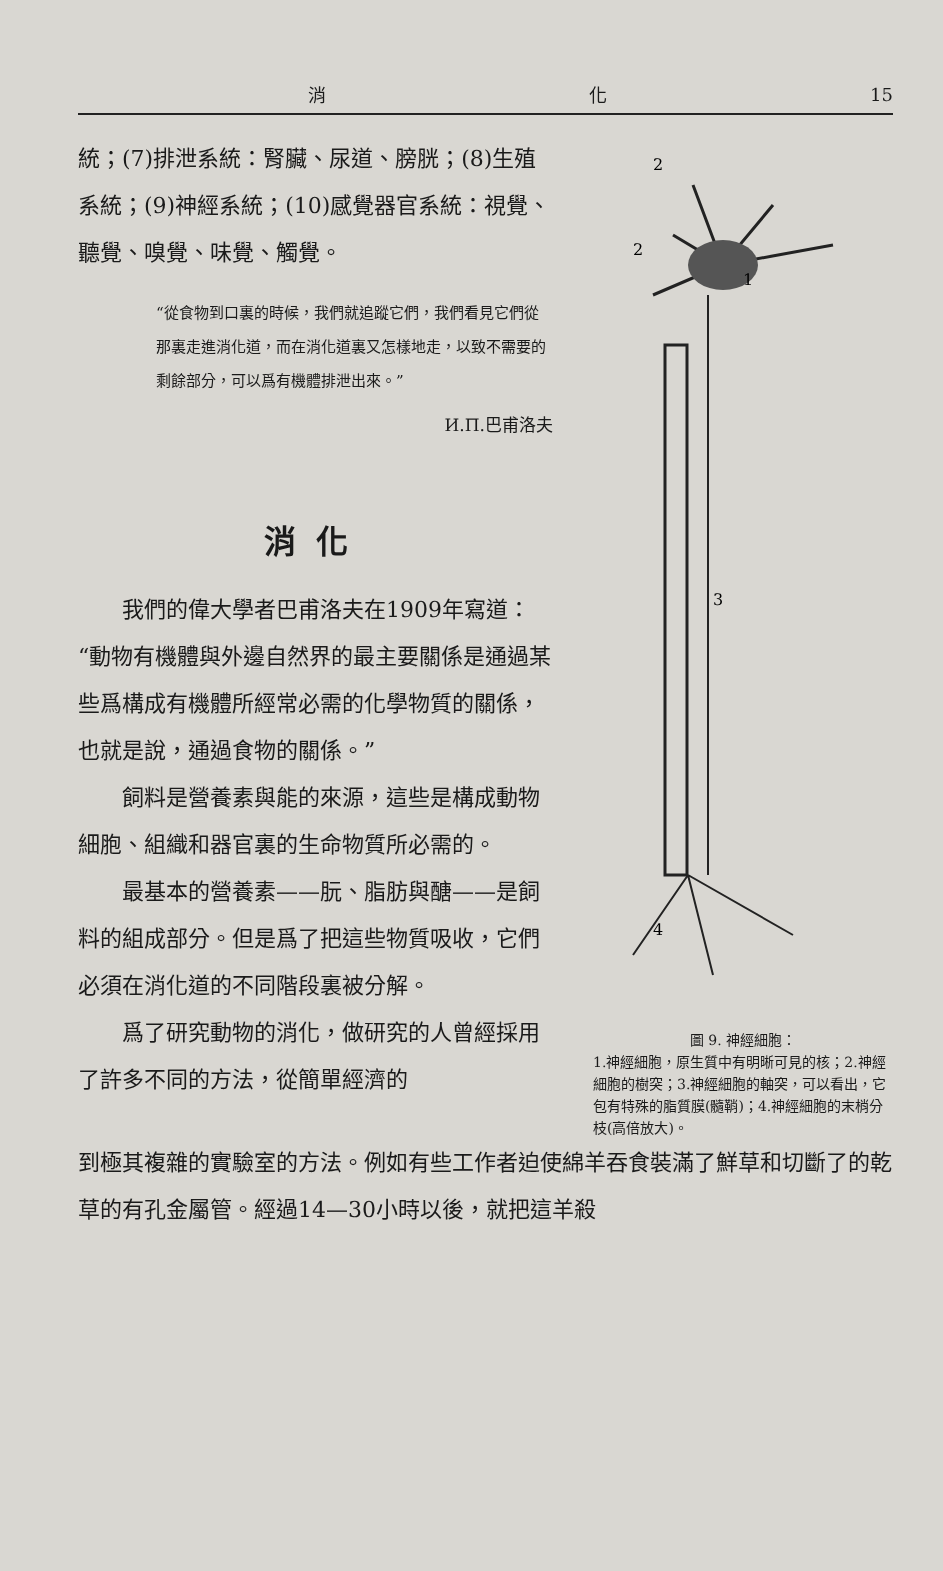消 化 15
統；(7)排泄系統：腎臟、尿道、膀胱；(8)生殖系統；(9)神經系統；(10)感覺器官系統：視覺、聽覺、嗅覺、味覺、觸覺。
“從食物到口裏的時候，我們就追蹤它們，我們看見它們從那裏走進消化道，而在消化道裏又怎樣地走，以致不需要的剩餘部分，可以爲有機體排泄出來。”
И.П.巴甫洛夫
消化
我們的偉大學者巴甫洛夫在1909年寫道：“動物有機體與外邊自然界的最主要關係是通過某些爲構成有機體所經常必需的化學物質的關係，也就是說，通過食物的關係。”
飼料是營養素與能的來源，這些是構成動物細胞、組織和器官裏的生命物質所必需的。
最基本的營養素——朊、脂肪與醣——是飼料的組成部分。但是爲了把這些物質吸收，它們必須在消化道的不同階段裏被分解。
爲了研究動物的消化，做研究的人曾經採用了許多不同的方法，從簡單經濟的
2
2
1
3
4
圖 9. 神經細胞：
1.神經細胞，原生質中有明晰可見的核；2.神經細胞的樹突；3.神經細胞的軸突，可以看出，它包有特殊的脂質膜(髓鞘)；4.神經細胞的末梢分枝(高倍放大)。
到極其複雜的實驗室的方法。例如有些工作者迫使綿羊吞食裝滿了鮮草和切斷了的乾草的有孔金屬管。經過14—30小時以後，就把這羊殺